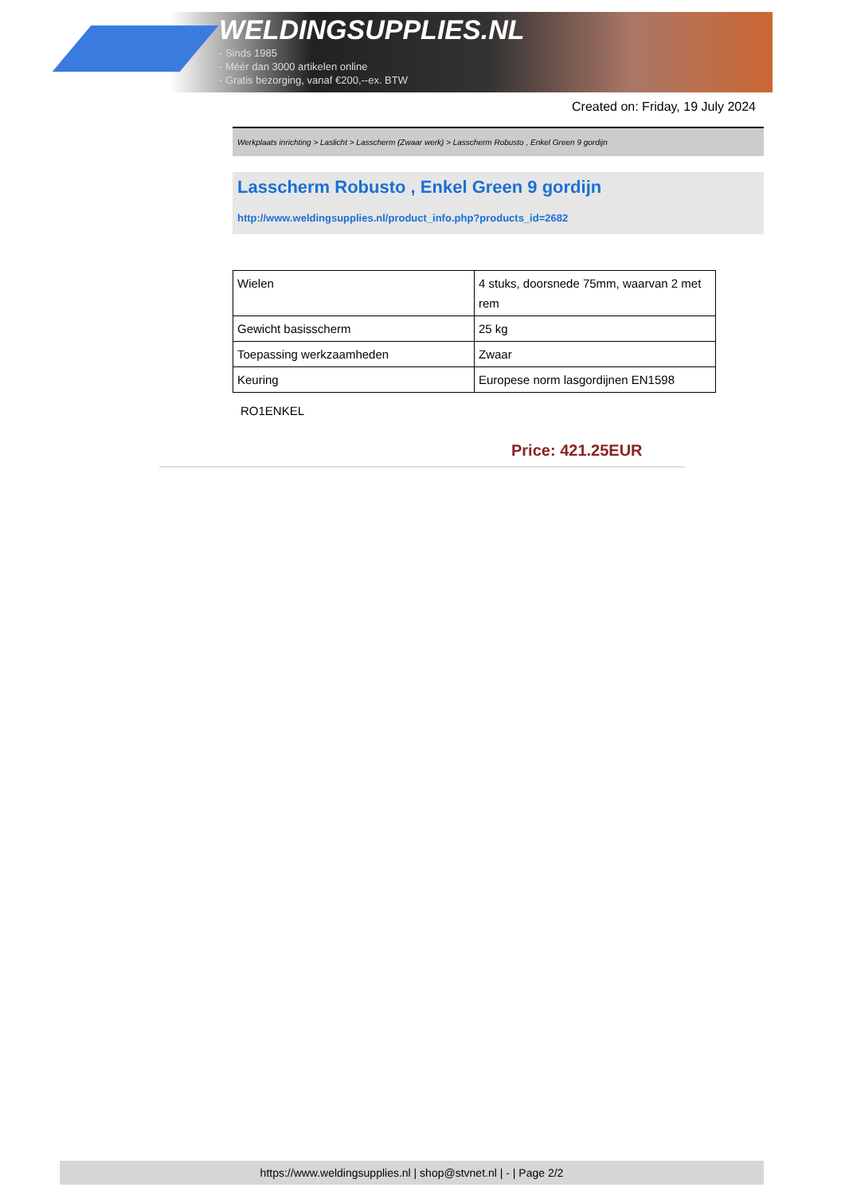WELDINGSUPPLIES.NL
- Sinds 1985
- Méér dan 3000 artikelen online
- Gratis bezorging, vanaf €200,--ex. BTW
Created on: Friday, 19 July 2024
Werkplaats inrichting > Laslicht > Lasscherm (Zwaar werk) > Lasscherm Robusto , Enkel Green 9 gordijn
Lasscherm Robusto , Enkel Green 9 gordijn
http://www.weldingsupplies.nl/product_info.php?products_id=2682
| Wielen | 4 stuks, doorsnede 75mm, waarvan 2 met rem |
| Gewicht basisscherm | 25 kg |
| Toepassing werkzaamheden | Zwaar |
| Keuring | Europese norm lasgordijnen EN1598 |
RO1ENKEL
Price: 421.25EUR
https://www.weldingsupplies.nl | shop@stvnet.nl | - | Page 2/2